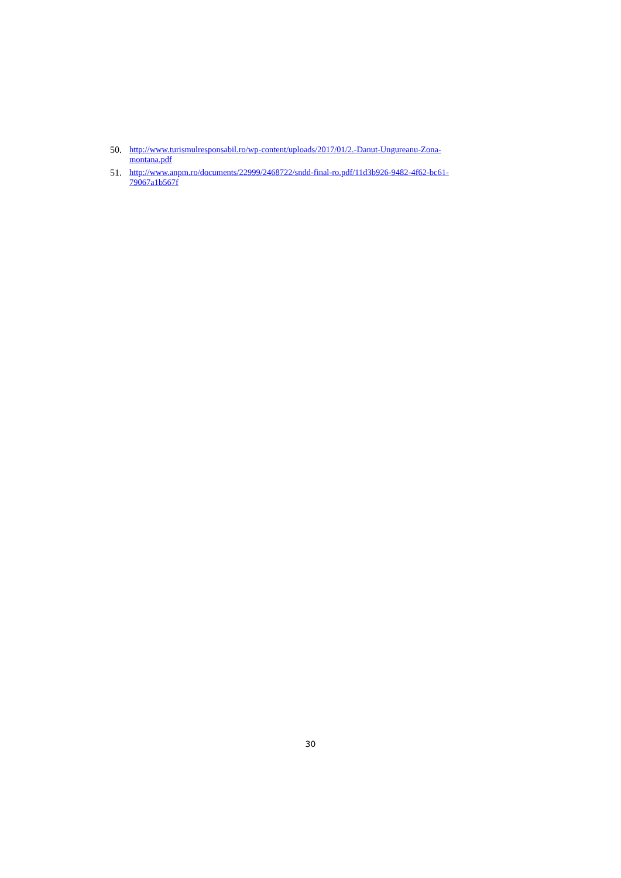50. http://www.turismulresponsabil.ro/wp-content/uploads/2017/01/2.-Danut-Ungureanu-Zona-
montana.pdf
51. http://www.anpm.ro/documents/22999/2468722/sndd-final-ro.pdf/11d3b926-9482-4f62-bc61-
79067a1b567f
30